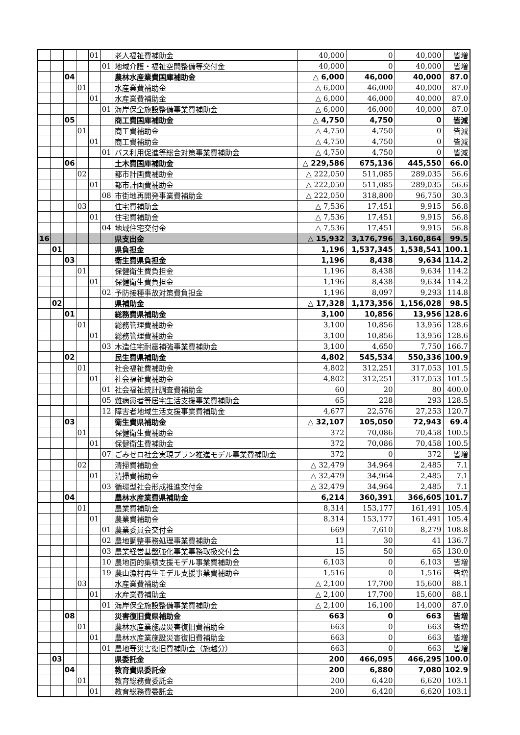| | | | | 01 | | 老人福祉費補助金 | 40,000 | 0 | 40,000 | 皆増 |
| | | | | | 01 | 地域介護・福祉空間整備等交付金 | 40,000 | 0 | 40,000 | 皆増 |
| | | 04 | | | | 農林水産業費国庫補助金 | △ 6,000 | 46,000 | 40,000 | 87.0 |
| | | | 01 | | | 水産業費補助金 | △ 6,000 | 46,000 | 40,000 | 87.0 |
| | | | | 01 | | 水産業費補助金 | △ 6,000 | 46,000 | 40,000 | 87.0 |
| | | | | | 01 | 海岸保全施設整備事業費補助金 | △ 6,000 | 46,000 | 40,000 | 87.0 |
| | | 05 | | | | 商工費国庫補助金 | △ 4,750 | 4,750 | 0 | 皆減 |
| | | | 01 | | | 商工費補助金 | △ 4,750 | 4,750 | 0 | 皆減 |
| | | | | 01 | | 商工費補助金 | △ 4,750 | 4,750 | 0 | 皆減 |
| | | | | | 01 | バス利用促進等総合対策事業費補助金 | △ 4,750 | 4,750 | 0 | 皆減 |
| | | 06 | | | | 土木費国庫補助金 | △ 229,586 | 675,136 | 445,550 | 66.0 |
| | | | 02 | | | 都市計画費補助金 | △ 222,050 | 511,085 | 289,035 | 56.6 |
| | | | | 01 | | 都市計画費補助金 | △ 222,050 | 511,085 | 289,035 | 56.6 |
| | | | | | 08 | 市街地再開発事業費補助金 | △ 222,050 | 318,800 | 96,750 | 30.3 |
| | | | 03 | | | 住宅費補助金 | △ 7,536 | 17,451 | 9,915 | 56.8 |
| | | | | 01 | | 住宅費補助金 | △ 7,536 | 17,451 | 9,915 | 56.8 |
| | | | | | 04 | 地域住宅交付金 | △ 7,536 | 17,451 | 9,915 | 56.8 |
| 16 | | | | | | 県支出金 | △ 15,932 | 3,176,796 | 3,160,864 | 99.5 |
| | 01 | | | | | 県負担金 | 1,196 | 1,537,345 | 1,538,541 | 100.1 |
| | | 03 | | | | 衛生費県負担金 | 1,196 | 8,438 | 9,634 | 114.2 |
| | | | 01 | | | 保健衛生費負担金 | 1,196 | 8,438 | 9,634 | 114.2 |
| | | | | 01 | | 保健衛生費負担金 | 1,196 | 8,438 | 9,634 | 114.2 |
| | | | | | 02 | 予防接種事故対策費負担金 | 1,196 | 8,097 | 9,293 | 114.8 |
| | 02 | | | | | 県補助金 | △ 17,328 | 1,173,356 | 1,156,028 | 98.5 |
| | | 01 | | | | 総務費県補助金 | 3,100 | 10,856 | 13,956 | 128.6 |
| | | | 01 | | | 総務管理費補助金 | 3,100 | 10,856 | 13,956 | 128.6 |
| | | | | 01 | | 総務管理費補助金 | 3,100 | 10,856 | 13,956 | 128.6 |
| | | | | | 03 | 木造住宅耐震補強事業費補助金 | 3,100 | 4,650 | 7,750 | 166.7 |
| | | 02 | | | | 民生費県補助金 | 4,802 | 545,534 | 550,336 | 100.9 |
| | | | 01 | | | 社会福祉費補助金 | 4,802 | 312,251 | 317,053 | 101.5 |
| | | | | 01 | | 社会福祉費補助金 | 4,802 | 312,251 | 317,053 | 101.5 |
| | | | | | 01 | 社会福祉統計調査費補助金 | 60 | 20 | 80 | 400.0 |
| | | | | | 05 | 難病患者等居宅生活支援事業費補助金 | 65 | 228 | 293 | 128.5 |
| | | | | | 12 | 障害者地域生活支援事業費補助金 | 4,677 | 22,576 | 27,253 | 120.7 |
| | | 03 | | | | 衛生費県補助金 | △ 32,107 | 105,050 | 72,943 | 69.4 |
| | | | 01 | | | 保健衛生費補助金 | 372 | 70,086 | 70,458 | 100.5 |
| | | | | 01 | | 保健衛生費補助金 | 372 | 70,086 | 70,458 | 100.5 |
| | | | | | 07 | ごみゼロ社会実現プラン推進モデル事業費補助金 | 372 | 0 | 372 | 皆増 |
| | | | 02 | | | 清掃費補助金 | △ 32,479 | 34,964 | 2,485 | 7.1 |
| | | | | 01 | | 清掃費補助金 | △ 32,479 | 34,964 | 2,485 | 7.1 |
| | | | | | 03 | 循環型社会形成推進交付金 | △ 32,479 | 34,964 | 2,485 | 7.1 |
| | | 04 | | | | 農林水産業費県補助金 | 6,214 | 360,391 | 366,605 | 101.7 |
| | | | 01 | | | 農業費補助金 | 8,314 | 153,177 | 161,491 | 105.4 |
| | | | | 01 | | 農業費補助金 | 8,314 | 153,177 | 161,491 | 105.4 |
| | | | | | 01 | 農業委員会交付金 | 669 | 7,610 | 8,279 | 108.8 |
| | | | | | 02 | 農地調整事務処理事業費補助金 | 11 | 30 | 41 | 136.7 |
| | | | | | 03 | 農業経営基盤強化事業事務取扱交付金 | 15 | 50 | 65 | 130.0 |
| | | | | | 10 | 農地面的集積支援モデル事業費補助金 | 6,103 | 0 | 6,103 | 皆増 |
| | | | | | 19 | 農山漁村再生モデル支援事業費補助金 | 1,516 | 0 | 1,516 | 皆増 |
| | | | 03 | | | 水産業費補助金 | △ 2,100 | 17,700 | 15,600 | 88.1 |
| | | | | 01 | | 水産業費補助金 | △ 2,100 | 17,700 | 15,600 | 88.1 |
| | | | | | 01 | 海岸保全施設整備事業費補助金 | △ 2,100 | 16,100 | 14,000 | 87.0 |
| | | 08 | | | | 災害復旧費県補助金 | 663 | 0 | 663 | 皆増 |
| | | | 01 | | | 農林水産業施設災害復旧費補助金 | 663 | 0 | 663 | 皆増 |
| | | | | 01 | | 農林水産業施設災害復旧費補助金 | 663 | 0 | 663 | 皆増 |
| | | | | | 01 | 農地等災害復旧費補助金（施越分） | 663 | 0 | 663 | 皆増 |
| | 03 | | | | | 県委託金 | 200 | 466,095 | 466,295 | 100.0 |
| | | 04 | | | | 教育費県委託金 | 200 | 6,880 | 7,080 | 102.9 |
| | | | 01 | | | 教育総務費委託金 | 200 | 6,420 | 6,620 | 103.1 |
| | | | | 01 | | 教育総務費委託金 | 200 | 6,420 | 6,620 | 103.1 |